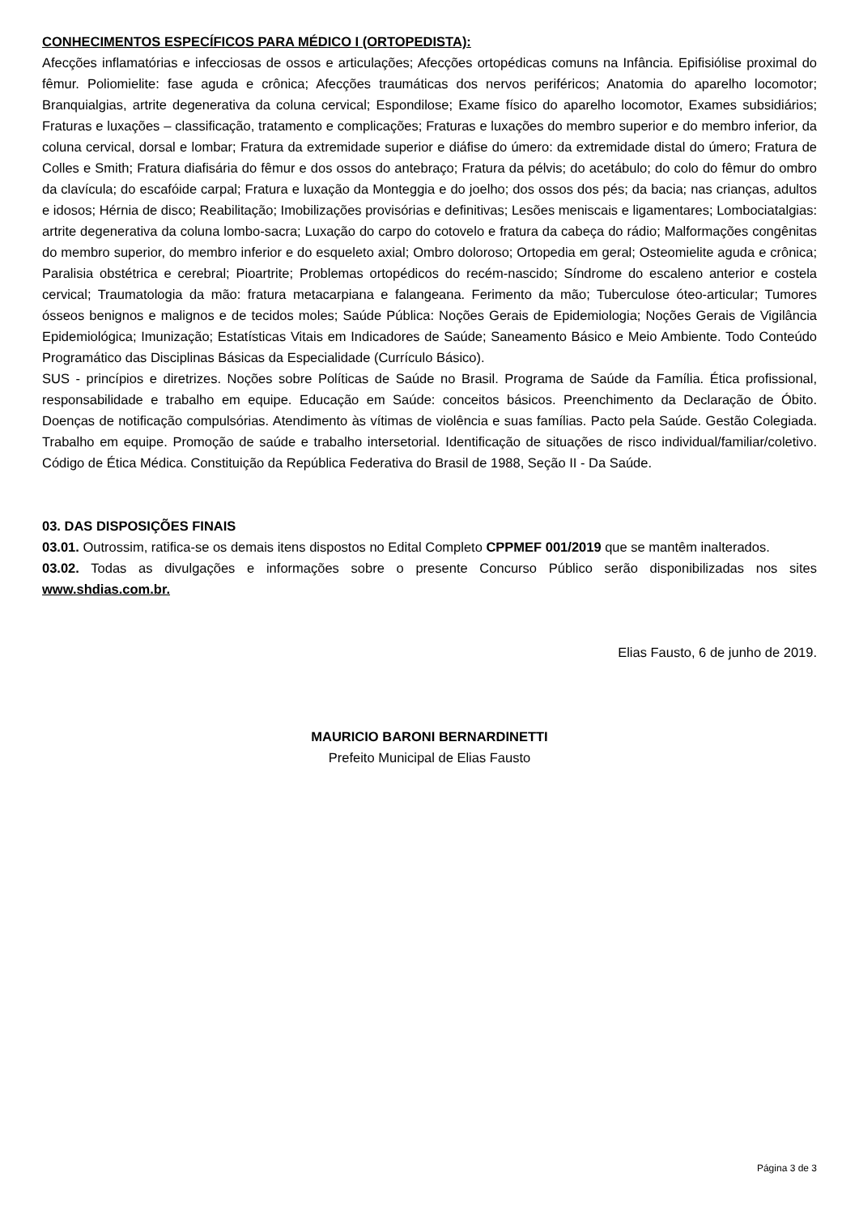CONHECIMENTOS ESPECÍFICOS PARA MÉDICO I (ORTOPEDISTA):
Afecções inflamatórias e infecciosas de ossos e articulações; Afecções ortopédicas comuns na Infância. Epifisiólise proximal do fêmur. Poliomielite: fase aguda e crônica; Afecções traumáticas dos nervos periféricos; Anatomia do aparelho locomotor; Branquialgias, artrite degenerativa da coluna cervical; Espondilose; Exame físico do aparelho locomotor, Exames subsidiários; Fraturas e luxações – classificação, tratamento e complicações; Fraturas e luxações do membro superior e do membro inferior, da coluna cervical, dorsal e lombar; Fratura da extremidade superior e diáfise do úmero: da extremidade distal do úmero; Fratura de Colles e Smith; Fratura diafisária do fêmur e dos ossos do antebraço; Fratura da pélvis; do acetábulo; do colo do fêmur do ombro da clavícula; do escafóide carpal; Fratura e luxação da Monteggia e do joelho; dos ossos dos pés; da bacia; nas crianças, adultos e idosos; Hérnia de disco; Reabilitação; Imobilizações provisórias e definitivas; Lesões meniscais e ligamentares; Lombociatalgias: artrite degenerativa da coluna lombo-sacra; Luxação do carpo do cotovelo e fratura da cabeça do rádio; Malformações congênitas do membro superior, do membro inferior e do esqueleto axial; Ombro doloroso; Ortopedia em geral; Osteomielite aguda e crônica; Paralisia obstétrica e cerebral; Pioartrite; Problemas ortopédicos do recém-nascido; Síndrome do escaleno anterior e costela cervical; Traumatologia da mão: fratura metacarpiana e falangeana. Ferimento da mão; Tuberculose óteo-articular; Tumores ósseos benignos e malignos e de tecidos moles; Saúde Pública: Noções Gerais de Epidemiologia; Noções Gerais de Vigilância Epidemiológica; Imunização; Estatísticas Vitais em Indicadores de Saúde; Saneamento Básico e Meio Ambiente. Todo Conteúdo Programático das Disciplinas Básicas da Especialidade (Currículo Básico).
SUS - princípios e diretrizes. Noções sobre Políticas de Saúde no Brasil. Programa de Saúde da Família. Ética profissional, responsabilidade e trabalho em equipe. Educação em Saúde: conceitos básicos. Preenchimento da Declaração de Óbito. Doenças de notificação compulsórias. Atendimento às vítimas de violência e suas famílias. Pacto pela Saúde. Gestão Colegiada. Trabalho em equipe. Promoção de saúde e trabalho intersetorial. Identificação de situações de risco individual/familiar/coletivo. Código de Ética Médica. Constituição da República Federativa do Brasil de 1988, Seção II - Da Saúde.
03. DAS DISPOSIÇÕES FINAIS
03.01. Outrossim, ratifica-se os demais itens dispostos no Edital Completo CPPMEF 001/2019 que se mantêm inalterados.
03.02. Todas as divulgações e informações sobre o presente Concurso Público serão disponibilizadas nos sites www.shdias.com.br.
Elias Fausto, 6 de junho de 2019.
MAURICIO BARONI BERNARDINETTI
Prefeito Municipal de Elias Fausto
Página 3 de 3